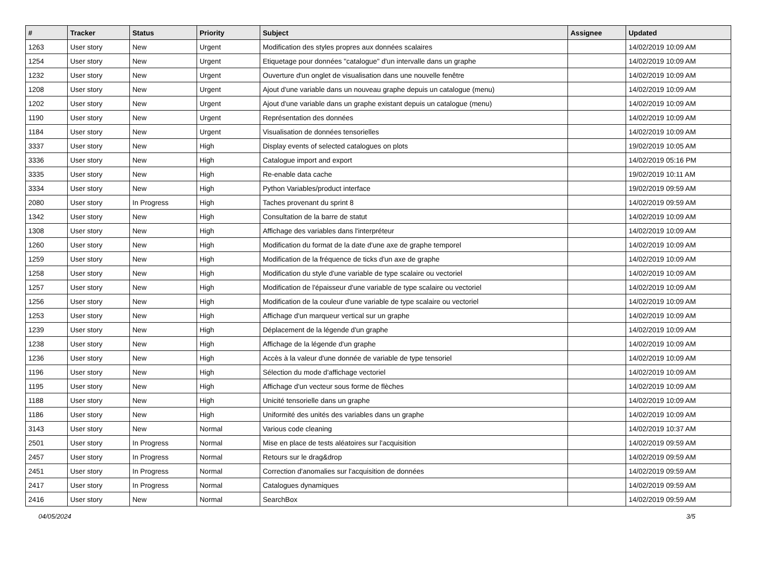| # | Tracker | Status | Priority | Subject | Assignee | Updated |
| --- | --- | --- | --- | --- | --- | --- |
| 1263 | User story | New | Urgent | Modification des styles propres aux données scalaires | | 14/02/2019 10:09 AM |
| 1254 | User story | New | Urgent | Etiquetage pour données "catalogue" d'un intervalle dans un graphe | | 14/02/2019 10:09 AM |
| 1232 | User story | New | Urgent | Ouverture d'un onglet de visualisation dans une nouvelle fenêtre | | 14/02/2019 10:09 AM |
| 1208 | User story | New | Urgent | Ajout d'une variable dans un nouveau graphe depuis un catalogue (menu) | | 14/02/2019 10:09 AM |
| 1202 | User story | New | Urgent | Ajout d'une variable dans un graphe existant depuis un catalogue (menu) | | 14/02/2019 10:09 AM |
| 1190 | User story | New | Urgent | Représentation des données | | 14/02/2019 10:09 AM |
| 1184 | User story | New | Urgent | Visualisation de données tensorielles | | 14/02/2019 10:09 AM |
| 3337 | User story | New | High | Display events of selected catalogues on plots | | 19/02/2019 10:05 AM |
| 3336 | User story | New | High | Catalogue import and export | | 14/02/2019 05:16 PM |
| 3335 | User story | New | High | Re-enable data cache | | 19/02/2019 10:11 AM |
| 3334 | User story | New | High | Python Variables/product interface | | 19/02/2019 09:59 AM |
| 2080 | User story | In Progress | High | Taches provenant du sprint 8 | | 14/02/2019 09:59 AM |
| 1342 | User story | New | High | Consultation de la barre de statut | | 14/02/2019 10:09 AM |
| 1308 | User story | New | High | Affichage des variables dans l'interpréteur | | 14/02/2019 10:09 AM |
| 1260 | User story | New | High | Modification du format de la date d'une axe de graphe temporel | | 14/02/2019 10:09 AM |
| 1259 | User story | New | High | Modification de la fréquence de ticks d'un axe de graphe | | 14/02/2019 10:09 AM |
| 1258 | User story | New | High | Modification du style d'une variable de type scalaire ou vectoriel | | 14/02/2019 10:09 AM |
| 1257 | User story | New | High | Modification de l'épaisseur d'une variable de type scalaire ou vectoriel | | 14/02/2019 10:09 AM |
| 1256 | User story | New | High | Modification de la couleur d'une variable de type scalaire ou vectoriel | | 14/02/2019 10:09 AM |
| 1253 | User story | New | High | Affichage d'un marqueur vertical sur un graphe | | 14/02/2019 10:09 AM |
| 1239 | User story | New | High | Déplacement de la légende d'un graphe | | 14/02/2019 10:09 AM |
| 1238 | User story | New | High | Affichage de la légende d'un graphe | | 14/02/2019 10:09 AM |
| 1236 | User story | New | High | Accès à la valeur d'une donnée de variable de type tensoriel | | 14/02/2019 10:09 AM |
| 1196 | User story | New | High | Sélection du mode d'affichage vectoriel | | 14/02/2019 10:09 AM |
| 1195 | User story | New | High | Affichage d'un vecteur sous forme de flèches | | 14/02/2019 10:09 AM |
| 1188 | User story | New | High | Unicité tensorielle dans un graphe | | 14/02/2019 10:09 AM |
| 1186 | User story | New | High | Uniformité des unités des variables dans un graphe | | 14/02/2019 10:09 AM |
| 3143 | User story | New | Normal | Various code cleaning | | 14/02/2019 10:37 AM |
| 2501 | User story | In Progress | Normal | Mise en place de tests aléatoires sur l'acquisition | | 14/02/2019 09:59 AM |
| 2457 | User story | In Progress | Normal | Retours sur le drag&drop | | 14/02/2019 09:59 AM |
| 2451 | User story | In Progress | Normal | Correction d'anomalies sur l'acquisition de données | | 14/02/2019 09:59 AM |
| 2417 | User story | In Progress | Normal | Catalogues dynamiques | | 14/02/2019 09:59 AM |
| 2416 | User story | New | Normal | SearchBox | | 14/02/2019 09:59 AM |
04/05/2024 3/5